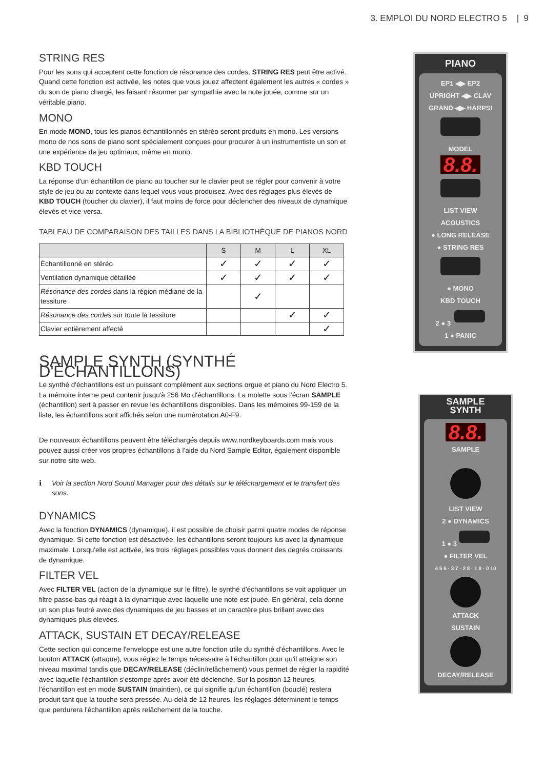3. EMPLOI DU NORD ELECTRO 5 | 9
STRING RES
Pour les sons qui acceptent cette fonction de résonance des cordes, STRING RES peut être activé. Quand cette fonction est activée, les notes que vous jouez affectent également les autres « cordes » du son de piano chargé, les faisant résonner par sympathie avec la note jouée, comme sur un véritable piano.
MONO
En mode MONO, tous les pianos échantillonnés en stéréo seront produits en mono. Les versions mono de nos sons de piano sont spécialement conçues pour procurer à un instrumentiste un son et une expérience de jeu optimaux, même en mono.
KBD TOUCH
La réponse d'un échantillon de piano au toucher sur le clavier peut se régler pour convenir à votre style de jeu ou au contexte dans lequel vous vous produisez. Avec des réglages plus élevés de KBD TOUCH (toucher du clavier), il faut moins de force pour déclencher des niveaux de dynamique élevés et vice-versa.
TABLEAU DE COMPARAISON DES TAILLES DANS LA BIBLIOTHÈQUE DE PIANOS NORD
| | S | M | L | XL |
| --- | --- | --- | --- | --- |
| Échantillonné en stéréo | ✓ | ✓ | ✓ | ✓ |
| Ventilation dynamique détaillée | ✓ | ✓ | ✓ | ✓ |
| Résonance des cordes dans la région médiane de la tessiture | | ✓ | | |
| Résonance des cordes sur toute la tessiture | | | ✓ | ✓ |
| Clavier entièrement affecté | | | | ✓ |
SAMPLE SYNTH (SYNTHÉ D'ÉCHANTILLONS)
Le synthé d'échantillons est un puissant complément aux sections orgue et piano du Nord Electro 5. La mémoire interne peut contenir jusqu'à 256 Mo d'échantillons. La molette sous l'écran SAMPLE (échantillon) sert à passer en revue les échantillons disponibles. Dans les mémoires 99-159 de la liste, les échantillons sont affichés selon une numérotation A0-F9.
De nouveaux échantillons peuvent être téléchargés depuis www.nordkeyboards.com mais vous pouvez aussi créer vos propres échantillons à l'aide du Nord Sample Editor, également disponible sur notre site web.
ℹ Voir la section Nord Sound Manager pour des détails sur le téléchargement et le transfert des sons.
DYNAMICS
Avec la fonction DYNAMICS (dynamique), il est possible de choisir parmi quatre modes de réponse dynamique. Si cette fonction est désactivée, les échantillons seront toujours lus avec la dynamique maximale. Lorsqu'elle est activée, les trois réglages possibles vous donnent des degrés croissants de dynamique.
FILTER VEL
Avec FILTER VEL (action de la dynamique sur le filtre), le synthé d'échantillons se voit appliquer un filtre passe-bas qui réagit à la dynamique avec laquelle une note est jouée. En général, cela donne un son plus feutré avec des dynamiques de jeu basses et un caractère plus brillant avec des dynamiques plus élevées.
ATTACK, SUSTAIN ET DECAY/RELEASE
Cette section qui concerne l'enveloppe est une autre fonction utile du synthé d'échantillons. Avec le bouton ATTACK (attaque), vous réglez le temps nécessaire à l'échantillon pour qu'il atteigne son niveau maximal tandis que DECAY/RELEASE (déclin/relâchement) vous permet de régler la rapidité avec laquelle l'échantillon s'estompe après avoir été déclenché. Sur la position 12 heures, l'échantillon est en mode SUSTAIN (maintien), ce qui signifie qu'un échantillon (bouclé) restera produit tant que la touche sera pressée. Au-delà de 12 heures, les réglages déterminent le temps que perdurera l'échantillon après relâchement de la touche.
PIANO
EP1 ◀▶ EP2
UPRIGHT ◀▶ CLAV
GRAND ◀▶ HARPSI
MODEL
8.8.
LIST VIEW
ACOUSTICS
● LONG RELEASE
● STRING RES
● MONO
KBD TOUCH
2 ● 3
1 ● PANIC
SAMPLE
SYNTH
8.8.
SAMPLE
LIST VIEW
2 ● DYNAMICS
1 ● 3
● FILTER VEL
4 5 6 · 3 7 · 2 8 · 1 9 · 0 10
ATTACK
SUSTAIN
DECAY/RELEASE